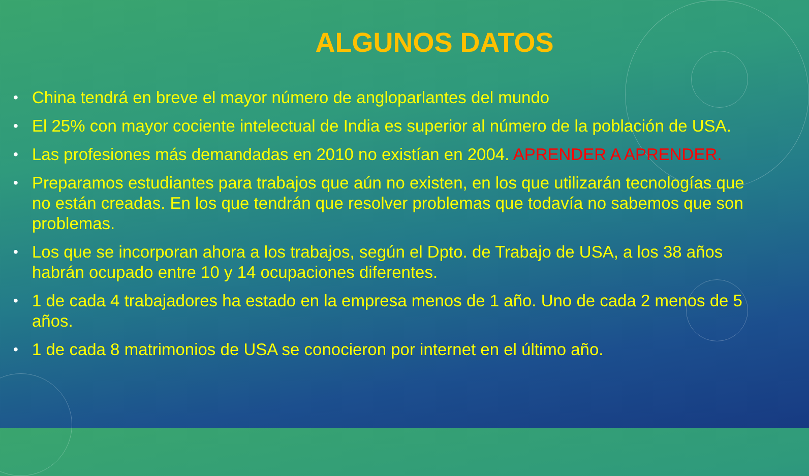ALGUNOS DATOS
• China tendrá en breve el mayor número de angloparlantes del mundo
• El 25% con mayor cociente intelectual de India es superior al número de la población de USA.
• Las profesiones más demandadas en 2010 no existían en 2004. APRENDER A APRENDER.
• Preparamos estudiantes para trabajos que aún no existen, en los que utilizarán tecnologías que no están creadas. En los que tendrán que resolver problemas que todavía no sabemos que son problemas.
• Los que se incorporan ahora a los trabajos, según el Dpto. de Trabajo de USA, a los 38 años habrán ocupado entre 10 y 14 ocupaciones diferentes.
• 1 de cada 4 trabajadores ha estado en la empresa menos de 1 año. Uno de cada 2 menos de 5 años.
• 1 de cada 8 matrimonios de USA se conocieron por internet en el último año.